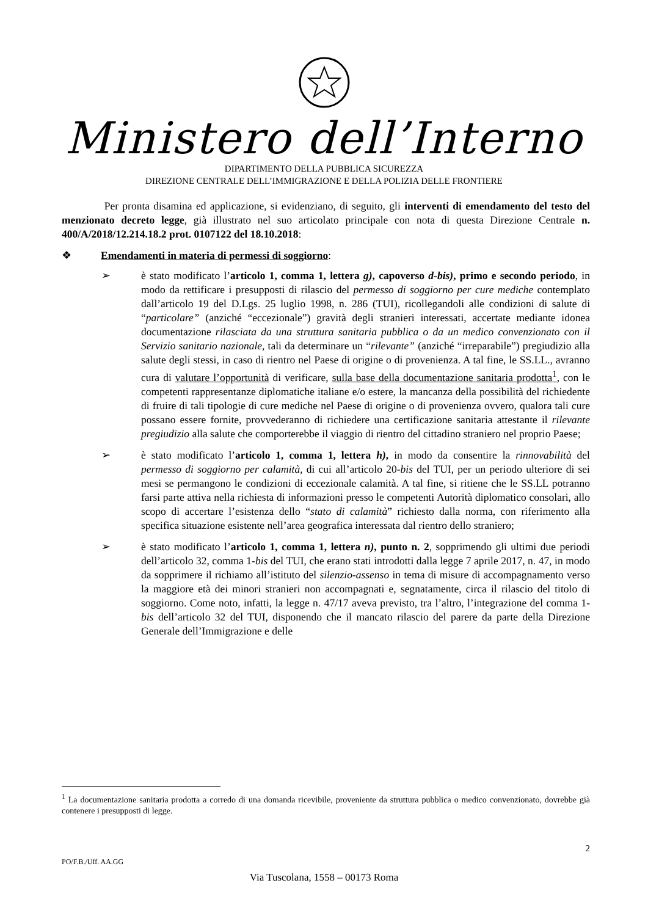Ministero dell’Interno
DIPARTIMENTO DELLA PUBBLICA SICUREZZA
DIREZIONE CENTRALE DELL’IMMIGRAZIONE E DELLA POLIZIA DELLE FRONTIERE
Per pronta disamina ed applicazione, si evidenziano, di seguito, gli interventi di emendamento del testo del menzionato decreto legge, già illustrato nel suo articolato principale con nota di questa Direzione Centrale n. 400/A/2018/12.214.18.2 prot. 0107122 del 18.10.2018:
❖ Emendamenti in materia di permessi di soggiorno:
➢ è stato modificato l’articolo 1, comma 1, lettera g), capoverso d-bis), primo e secondo periodo, in modo da rettificare i presupposti di rilascio del permesso di soggiorno per cure mediche contemplato dall’articolo 19 del D.Lgs. 25 luglio 1998, n. 286 (TUI), ricollegandoli alle condizioni di salute di “particolare” (anziché “eccezionale”) gravità degli stranieri interessati, accertate mediante idonea documentazione rilasciata da una struttura sanitaria pubblica o da un medico convenzionato con il Servizio sanitario nazionale, tali da determinare un “rilevante” (anziché “irreparabile”) pregiudizio alla salute degli stessi, in caso di rientro nel Paese di origine o di provenienza. A tal fine, le SS.LL., avranno cura di valutare l’opportunità di verificare, sulla base della documentazione sanitaria prodotta<sup>1</sup>, con le competenti rappresentanze diplomatiche italiane e/o estere, la mancanza della possibilità del richiedente di fruire di tali tipologie di cure mediche nel Paese di origine o di provenienza ovvero, qualora tali cure possano essere fornite, provvederanno di richiedere una certificazione sanitaria attestante il rilevante pregiudizio alla salute che comporterebbe il viaggio di rientro del cittadino straniero nel proprio Paese;
➢ è stato modificato l’articolo 1, comma 1, lettera h), in modo da consentire la rinnovabilità del permesso di soggiorno per calamità, di cui all’articolo 20-bis del TUI, per un periodo ulteriore di sei mesi se permangono le condizioni di eccezionale calamità. A tal fine, si ritiene che le SS.LL potranno farsi parte attiva nella richiesta di informazioni presso le competenti Autorità diplomatico consolari, allo scopo di accertare l’esistenza dello “stato di calamità” richiesto dalla norma, con riferimento alla specifica situazione esistente nell’area geografica interessata dal rientro dello straniero;
➢ è stato modificato l’articolo 1, comma 1, lettera n), punto n. 2, sopprimendo gli ultimi due periodi dell’articolo 32, comma 1-bis del TUI, che erano stati introdotti dalla legge 7 aprile 2017, n. 47, in modo da sopprimere il richiamo all’istituto del silenzio-assenso in tema di misure di accompagnamento verso la maggiore età dei minori stranieri non accompagnati e, segnatamente, circa il rilascio del titolo di soggiorno. Come noto, infatti, la legge n. 47/17 aveva previsto, tra l’altro, l’integrazione del comma 1-bis dell’articolo 32 del TUI, disponendo che il mancato rilascio del parere da parte della Direzione Generale dell’Immigrazione e delle
<sup>1</sup> La documentazione sanitaria prodotta a corredo di una domanda ricevibile, proveniente da struttura pubblica o medico convenzionato, dovrebbe già contenere i presupposti di legge.
2
PO/F.B./Uff. AA.GG
Via Tuscolana, 1558 – 00173 Roma